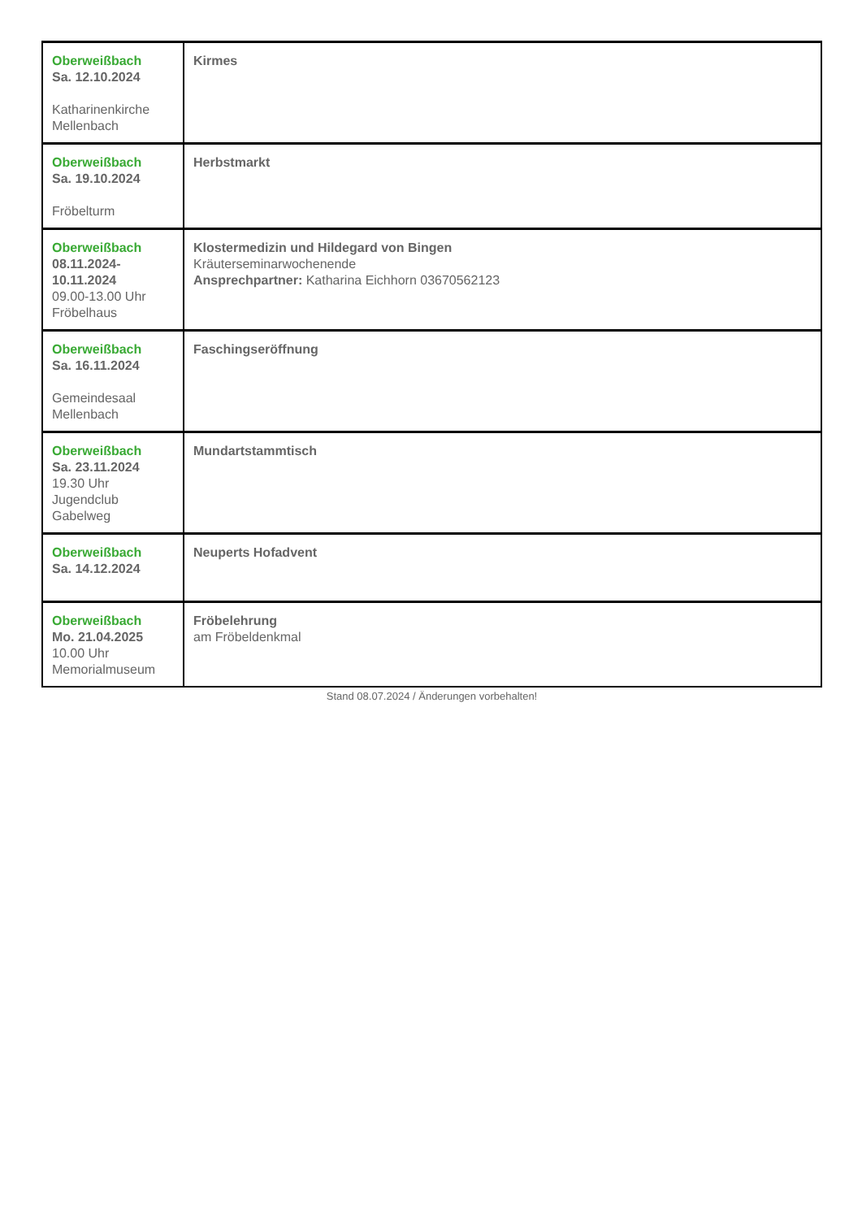| Oberweißbach Sa. 12.10.2024 Katharinenkirche Mellenbach | Kirmes |
| Oberweißbach Sa. 19.10.2024 Fröbelturm | Herbstmarkt |
| Oberweißbach 08.11.2024-10.11.2024 09.00-13.00 Uhr Fröbelhaus | Klostermedizin und Hildegard von Bingen Kräuterseminarwochenende Ansprechpartner: Katharina Eichhorn 03670562123 |
| Oberweißbach Sa. 16.11.2024 Gemeindesaal Mellenbach | Faschingseröffnung |
| Oberweißbach Sa. 23.11.2024 19.30 Uhr Jugendclub Gabelweg | Mundartstammtisch |
| Oberweißbach Sa. 14.12.2024 | Neuperts Hofadvent |
| Oberweißbach Mo. 21.04.2025 10.00 Uhr Memorialmuseum | Fröbelehrung am Fröbeldenkmal |
Stand 08.07.2024 / Änderungen vorbehalten!